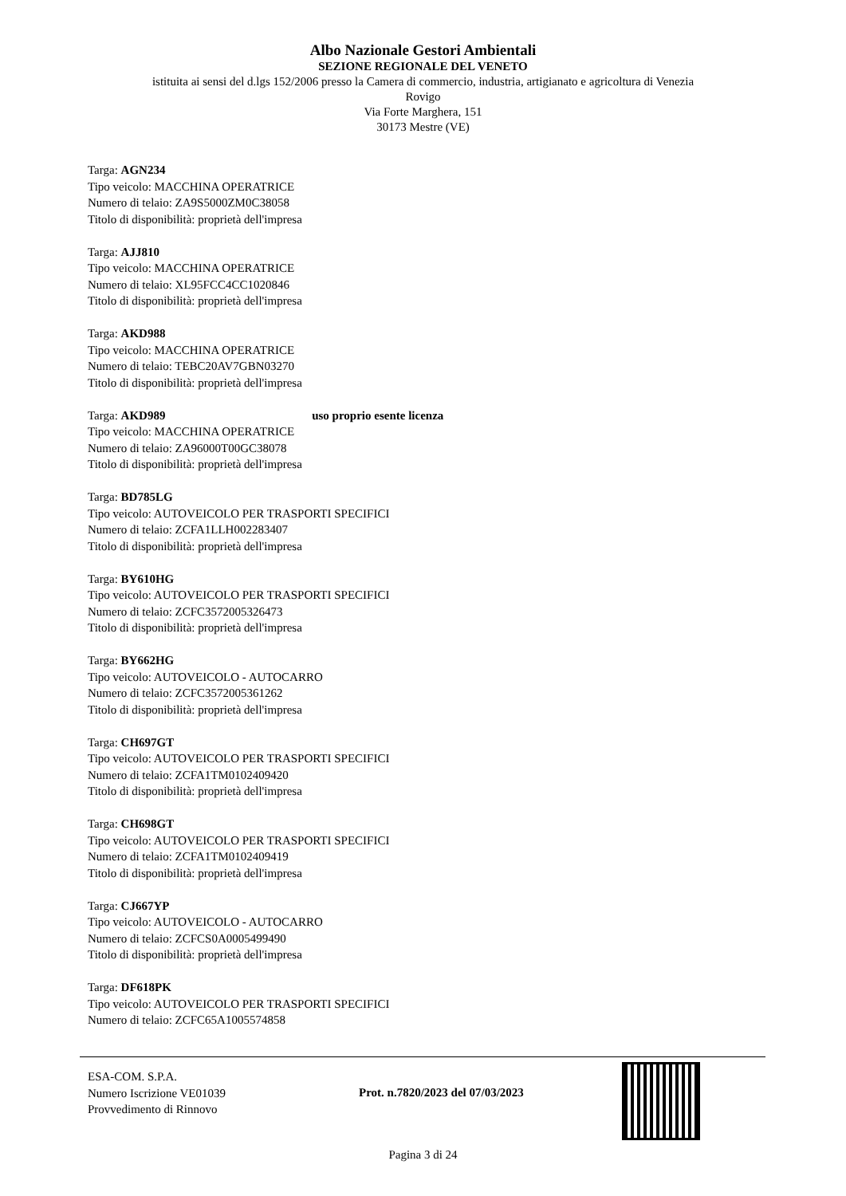Albo Nazionale Gestori Ambientali
SEZIONE REGIONALE DEL VENETO
istituita ai sensi del d.lgs 152/2006 presso la Camera di commercio, industria, artigianato e agricoltura di Venezia
Rovigo
Via Forte Marghera, 151
30173 Mestre (VE)
Targa: AGN234
Tipo veicolo: MACCHINA OPERATRICE
Numero di telaio: ZA9S5000ZM0C38058
Titolo di disponibilità: proprietà dell'impresa
Targa: AJJ810
Tipo veicolo: MACCHINA OPERATRICE
Numero di telaio: XL95FCC4CC1020846
Titolo di disponibilità: proprietà dell'impresa
Targa: AKD988
Tipo veicolo: MACCHINA OPERATRICE
Numero di telaio: TEBC20AV7GBN03270
Titolo di disponibilità: proprietà dell'impresa
Targa: AKD989 uso proprio esente licenza
Tipo veicolo: MACCHINA OPERATRICE
Numero di telaio: ZA96000T00GC38078
Titolo di disponibilità: proprietà dell'impresa
Targa: BD785LG
Tipo veicolo: AUTOVEICOLO PER TRASPORTI SPECIFICI
Numero di telaio: ZCFA1LLH002283407
Titolo di disponibilità: proprietà dell'impresa
Targa: BY610HG
Tipo veicolo: AUTOVEICOLO PER TRASPORTI SPECIFICI
Numero di telaio: ZCFC3572005326473
Titolo di disponibilità: proprietà dell'impresa
Targa: BY662HG
Tipo veicolo: AUTOVEICOLO - AUTOCARRO
Numero di telaio: ZCFC3572005361262
Titolo di disponibilità: proprietà dell'impresa
Targa: CH697GT
Tipo veicolo: AUTOVEICOLO PER TRASPORTI SPECIFICI
Numero di telaio: ZCFA1TM0102409420
Titolo di disponibilità: proprietà dell'impresa
Targa: CH698GT
Tipo veicolo: AUTOVEICOLO PER TRASPORTI SPECIFICI
Numero di telaio: ZCFA1TM0102409419
Titolo di disponibilità: proprietà dell'impresa
Targa: CJ667YP
Tipo veicolo: AUTOVEICOLO - AUTOCARRO
Numero di telaio: ZCFCS0A0005499490
Titolo di disponibilità: proprietà dell'impresa
Targa: DF618PK
Tipo veicolo: AUTOVEICOLO PER TRASPORTI SPECIFICI
Numero di telaio: ZCFC65A1005574858
ESA-COM. S.P.A.
Numero Iscrizione VE01039
Provvedimento di Rinnovo
Prot. n.7820/2023 del 07/03/2023
Pagina 3 di 24